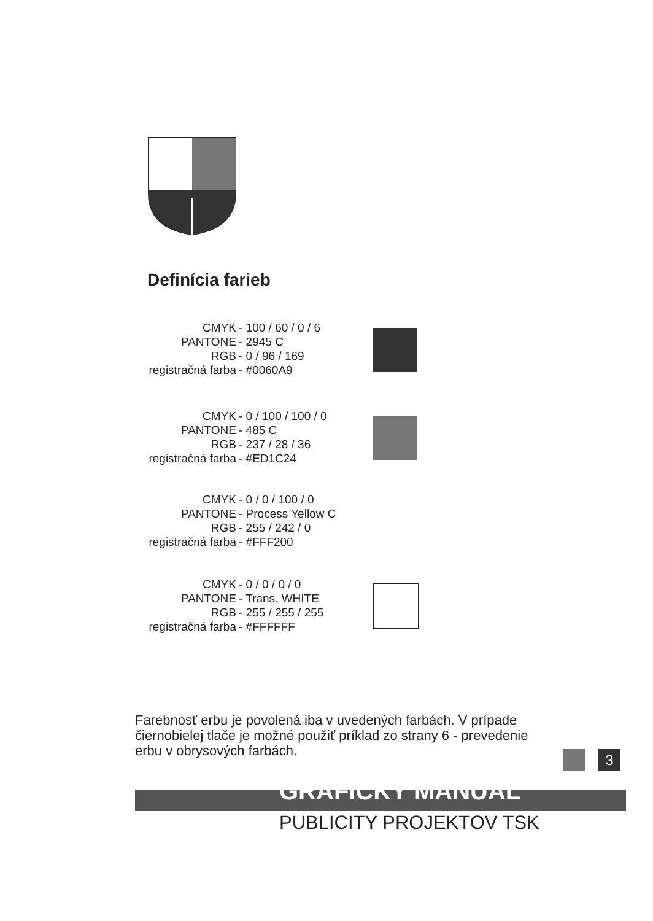Definícia farieb
CMYK - 100 / 60 / 0 / 6
PANTONE - 2945 C
RGB - 0 / 96 / 169
registračná farba - #0060A9
CMYK - 0 / 100 / 100 / 0
PANTONE - 485 C
RGB - 237 / 28 / 36
registračná farba - #ED1C24
CMYK - 0 / 0 / 100 / 0
PANTONE - Process Yellow C
RGB - 255 / 242 / 0
registračná farba - #FFF200
CMYK - 0 / 0 / 0 / 0
PANTONE - Trans. WHITE
RGB - 255 / 255 / 255
registračná farba - #FFFFFF
Farebnosť erbu je povolená iba v uvedených farbách. V prípade čiernobielej tlače je možné použiť príklad zo strany 6 - prevedenie erbu v obrysových farbách.
3
GRAFICKÝ MANUÁL
PUBLICITY PROJEKTOV TSK